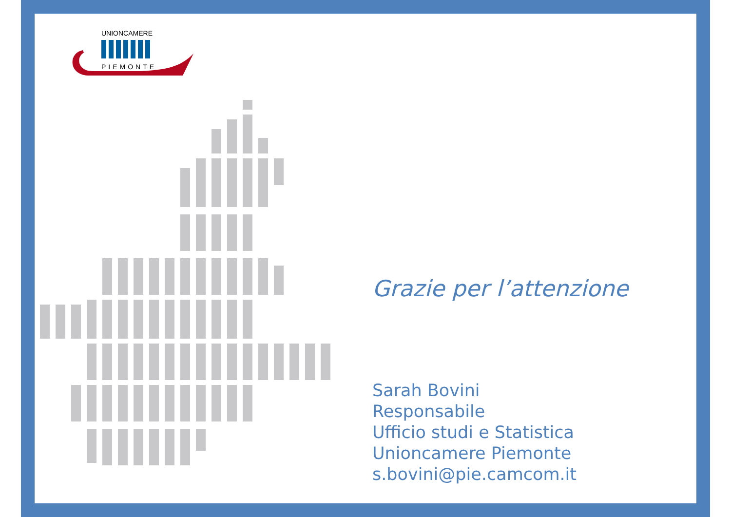UNIONCAMERE
PIEMONTE
Grazie per l’attenzione
Sarah Bovini
Responsabile
Ufficio studi e Statistica
Unioncamere Piemonte
s.bovini@pie.camcom.it